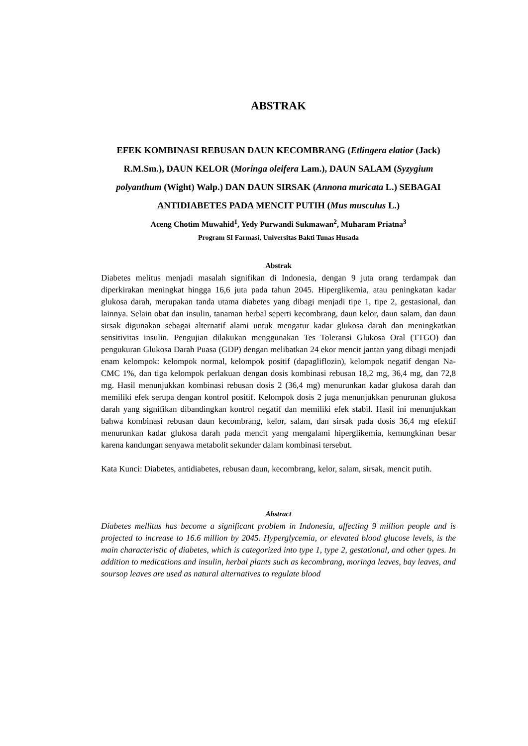ABSTRAK
EFEK KOMBINASI REBUSAN DAUN KECOMBRANG (Etlingera elatior (Jack) R.M.Sm.), DAUN KELOR (Moringa oleifera Lam.), DAUN SALAM (Syzygium polyanthum (Wight) Walp.) DAN DAUN SIRSAK (Annona muricata L.) SEBAGAI ANTIDIABETES PADA MENCIT PUTIH (Mus musculus L.)
Aceng Chotim Muwahid<sup>1</sup>, Yedy Purwandi Sukmawan<sup>2</sup>, Muharam Priatna<sup>3</sup>
Program SI Farmasi, Universitas Bakti Tunas Husada
Abstrak
Diabetes melitus menjadi masalah signifikan di Indonesia, dengan 9 juta orang terdampak dan diperkirakan meningkat hingga 16,6 juta pada tahun 2045. Hiperglikemia, atau peningkatan kadar glukosa darah, merupakan tanda utama diabetes yang dibagi menjadi tipe 1, tipe 2, gestasional, dan lainnya. Selain obat dan insulin, tanaman herbal seperti kecombrang, daun kelor, daun salam, dan daun sirsak digunakan sebagai alternatif alami untuk mengatur kadar glukosa darah dan meningkatkan sensitivitas insulin. Pengujian dilakukan menggunakan Tes Toleransi Glukosa Oral (TTGO) dan pengukuran Glukosa Darah Puasa (GDP) dengan melibatkan 24 ekor mencit jantan yang dibagi menjadi enam kelompok: kelompok normal, kelompok positif (dapagliflozin), kelompok negatif dengan Na-CMC 1%, dan tiga kelompok perlakuan dengan dosis kombinasi rebusan 18,2 mg, 36,4 mg, dan 72,8 mg. Hasil menunjukkan kombinasi rebusan dosis 2 (36,4 mg) menurunkan kadar glukosa darah dan memiliki efek serupa dengan kontrol positif. Kelompok dosis 2 juga menunjukkan penurunan glukosa darah yang signifikan dibandingkan kontrol negatif dan memiliki efek stabil. Hasil ini menunjukkan bahwa kombinasi rebusan daun kecombrang, kelor, salam, dan sirsak pada dosis 36,4 mg efektif menurunkan kadar glukosa darah pada mencit yang mengalami hiperglikemia, kemungkinan besar karena kandungan senyawa metabolit sekunder dalam kombinasi tersebut.
Kata Kunci: Diabetes, antidiabetes, rebusan daun, kecombrang, kelor, salam, sirsak, mencit putih.
Abstract
Diabetes mellitus has become a significant problem in Indonesia, affecting 9 million people and is projected to increase to 16.6 million by 2045. Hyperglycemia, or elevated blood glucose levels, is the main characteristic of diabetes, which is categorized into type 1, type 2, gestational, and other types. In addition to medications and insulin, herbal plants such as kecombrang, moringa leaves, bay leaves, and soursop leaves are used as natural alternatives to regulate blood